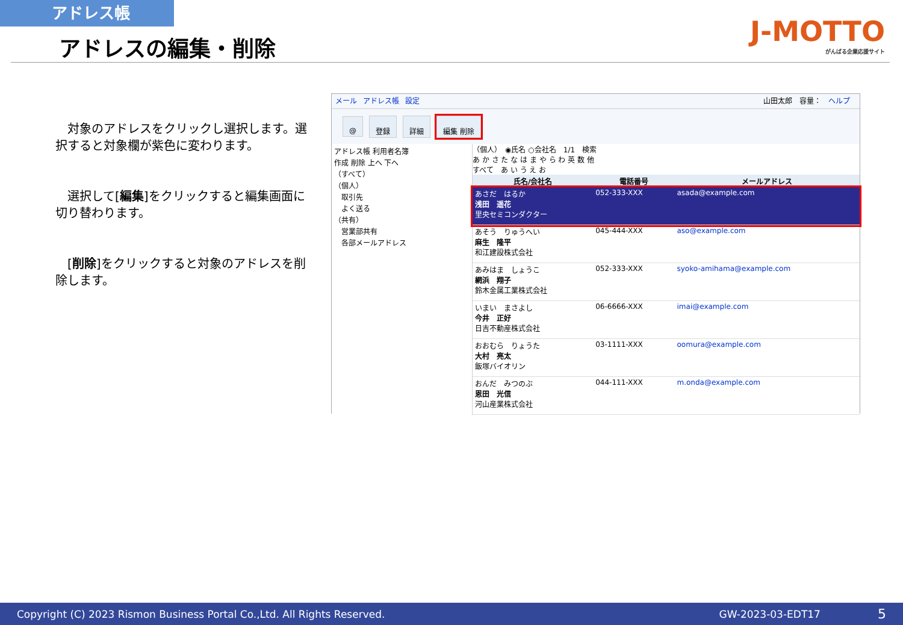アドレス帳
アドレスの編集・削除 J-MOTTO
がんばる企業応援サイト
　対象のアドレスをクリックし選択します。選択すると対象欄が紫色に変わります。
　選択して[編集]をクリックすると編集画面に切り替わります。
　[削除]をクリックすると対象のアドレスを削除します。
メール アドレス帳 設定 山田太郎　容量：　ヘルプ
@ 登録 詳細 編集 削除
アドレス帳 利用者名簿
作成 削除 上へ 下へ
（すべて）
（個人）
　取引先
　よく送る
（共有）
　営業部共有
　各部メールアドレス
（個人）　◉氏名 ○会社名　1/1　検索
あ か さ た な は ま や ら わ 英 数 他
すべて　あ い う え お
| 氏名/会社名 | 電話番号 | メールアドレス |
| --- | --- | --- |
| あさだ はるか 浅田 遥花 里央セミコンダクター | 052-333-XXX | asada@example.com |
| あそう りゅうへい 麻生 隆平 和江建設株式会社 | 045-444-XXX | aso@example.com |
| あみはま しょうこ 網浜 翔子 鈴木金属工業株式会社 | 052-333-XXX | syoko-amihama@example.com |
| いまい まさよし 今井 正好 日吉不動産株式会社 | 06-6666-XXX | imai@example.com |
| おおむら りょうた 大村 亮太 飯塚バイオリン | 03-1111-XXX | oomura@example.com |
| おんだ みつのぶ 恩田 光信 河山産業株式会社 | 044-111-XXX | m.onda@example.com |
Copyright (C) 2023 Rismon Business Portal Co.,Ltd. All Rights Reserved. GW-2023-03-EDT17 5